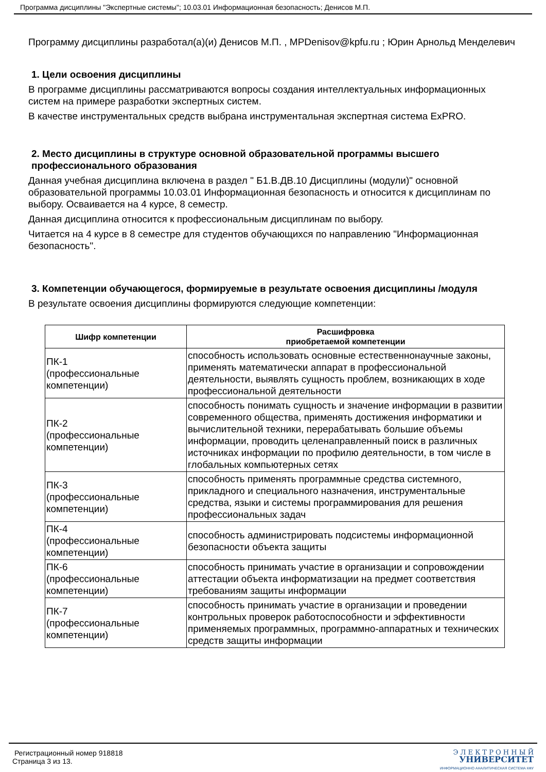Программа дисциплины "Экспертные системы"; 10.03.01 Информационная безопасность; Денисов М.П.
Программу дисциплины разработал(а)(и) Денисов М.П. , MPDenisov@kpfu.ru ; Юрин Арнольд Менделевич
1. Цели освоения дисциплины
В программе дисциплины рассматриваются вопросы создания интеллектуальных информационных систем на примере разработки экспертных систем.
В качестве инструментальных средств выбрана инструментальная экспертная система ExPRO.
2. Место дисциплины в структуре основной образовательной программы высшего профессионального образования
Данная учебная дисциплина включена в раздел " Б1.В.ДВ.10 Дисциплины (модули)" основной образовательной программы 10.03.01 Информационная безопасность и относится к дисциплинам по выбору. Осваивается на 4 курсе, 8 семестр.
Данная дисциплина относится к профессиональным дисциплинам по выбору.
Читается на 4 курсе в 8 семестре для студентов обучающихся по направлению "Информационная безопасность".
3. Компетенции обучающегося, формируемые в результате освоения дисциплины /модуля
В результате освоения дисциплины формируются следующие компетенции:
| Шифр компетенции | Расшифровка приобретаемой компетенции |
| --- | --- |
| ПК-1 (профессиональные компетенции) | способность использовать основные естественнонаучные законы, применять математически аппарат в профессиональной деятельности, выявлять сущность проблем, возникающих в ходе профессиональной деятельности |
| ПК-2 (профессиональные компетенции) | способность понимать сущность и значение информации в развитии современного общества, применять достижения информатики и вычислительной техники, перерабатывать большие объемы информации, проводить целенаправленный поиск в различных источниках информации по профилю деятельности, в том числе в глобальных компьютерных сетях |
| ПК-3 (профессиональные компетенции) | способность применять программные средства системного, прикладного и специального назначения, инструментальные средства, языки и системы программирования для решения профессиональных задач |
| ПК-4 (профессиональные компетенции) | способность администрировать подсистемы информационной безопасности объекта защиты |
| ПК-6 (профессиональные компетенции) | способность принимать участие в организации и сопровождении аттестации объекта информатизации на предмет соответствия требованиям защиты информации |
| ПК-7 (профессиональные компетенции) | способность принимать участие в организации и проведении контрольных проверок работоспособности и эффективности применяемых программных, программно-аппаратных и технических средств защиты информации |
Регистрационный номер 918818
Страница 3 из 13.
Э Л Е К Т Р О Н Н Ы Й
УНИВЕРСИТЕТ
ИНФОРМАЦИОННО АНАЛИТИЧЕСКАЯ СИСТЕМА КФУ